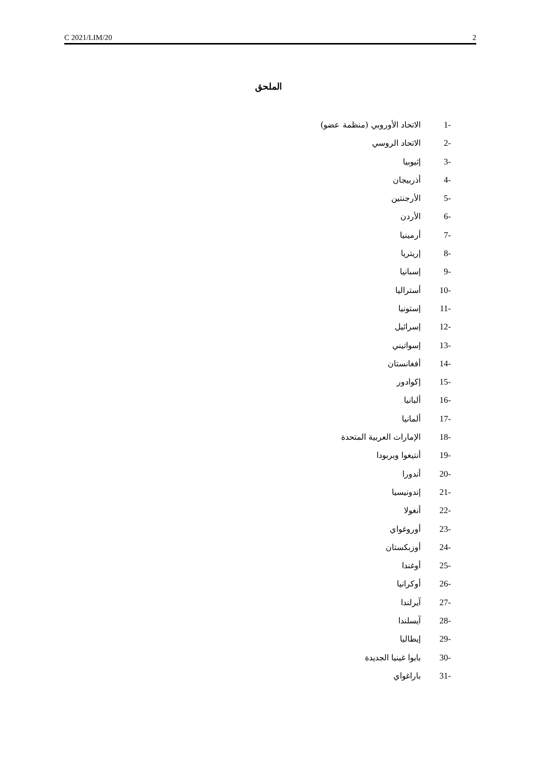C 2021/LIM/20 2
الملحق
1- الاتحاد الأوروبي (منظمة عضو)
2- الاتحاد الروسي
3- إثيوبيا
4- أذربيجان
5- الأرجنتين
6- الأردن
7- أرمينيا
8- إريتريا
9- إسبانيا
10- أستراليا
11- إستونيا
12- إسرائيل
13- إسواتيني
14- أفغانستان
15- إكوادور
16- ألبانيا
17- ألمانيا
18- الإمارات العربية المتحدة
19- أنتيغوا وبربودا
20- أندورا
21- إندونيسيا
22- أنغولا
23- أوروغواي
24- أوزبكستان
25- أوغندا
26- أوكرانيا
27- آيرلندا
28- آيسلندا
29- إيطاليا
30- بابوا غينيا الجديدة
31- باراغواي